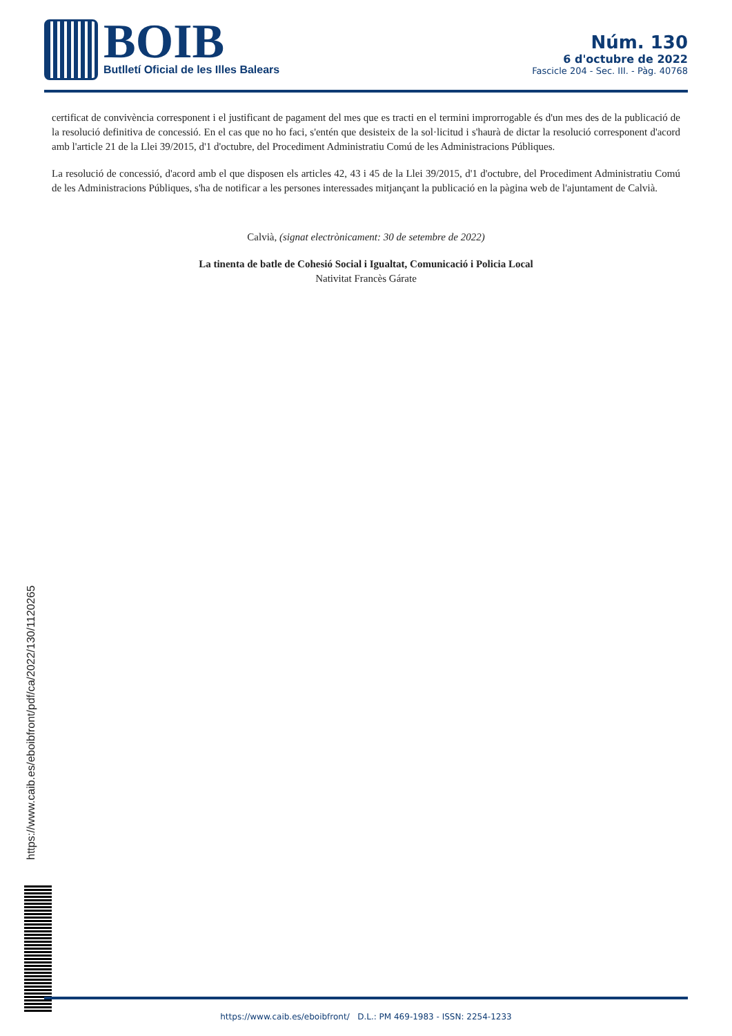BOIB
Butlletí Oficial de les Illes Balears
Núm. 130
6 d'octubre de 2022
Fascicle 204 - Sec. III. - Pàg. 40768
certificat de convivència corresponent i el justificant de pagament del mes que es tracti en el termini improrrogable és d'un mes des de la publicació de la resolució definitiva de concessió. En el cas que no ho faci, s'entén que desisteix de la sol·licitud i s'haurà de dictar la resolució corresponent d'acord amb l'article 21 de la Llei 39/2015, d'1 d'octubre, del Procediment Administratiu Comú de les Administracions Públiques.
La resolució de concessió, d'acord amb el que disposen els articles 42, 43 i 45 de la Llei 39/2015, d'1 d'octubre, del Procediment Administratiu Comú de les Administracions Públiques, s'ha de notificar a les persones interessades mitjançant la publicació en la pàgina web de l'ajuntament de Calvià.
Calvià, (signat electrònicament: 30 de setembre de 2022)
La tinenta de batle de Cohesió Social i Igualtat, Comunicació i Policia Local
Nativitat Francès Gárate
https://www.caib.es/eboibfront/pdf/ca/2022/130/1120265
https://www.caib.es/eboibfront/ D.L.: PM 469-1983 - ISSN: 2254-1233